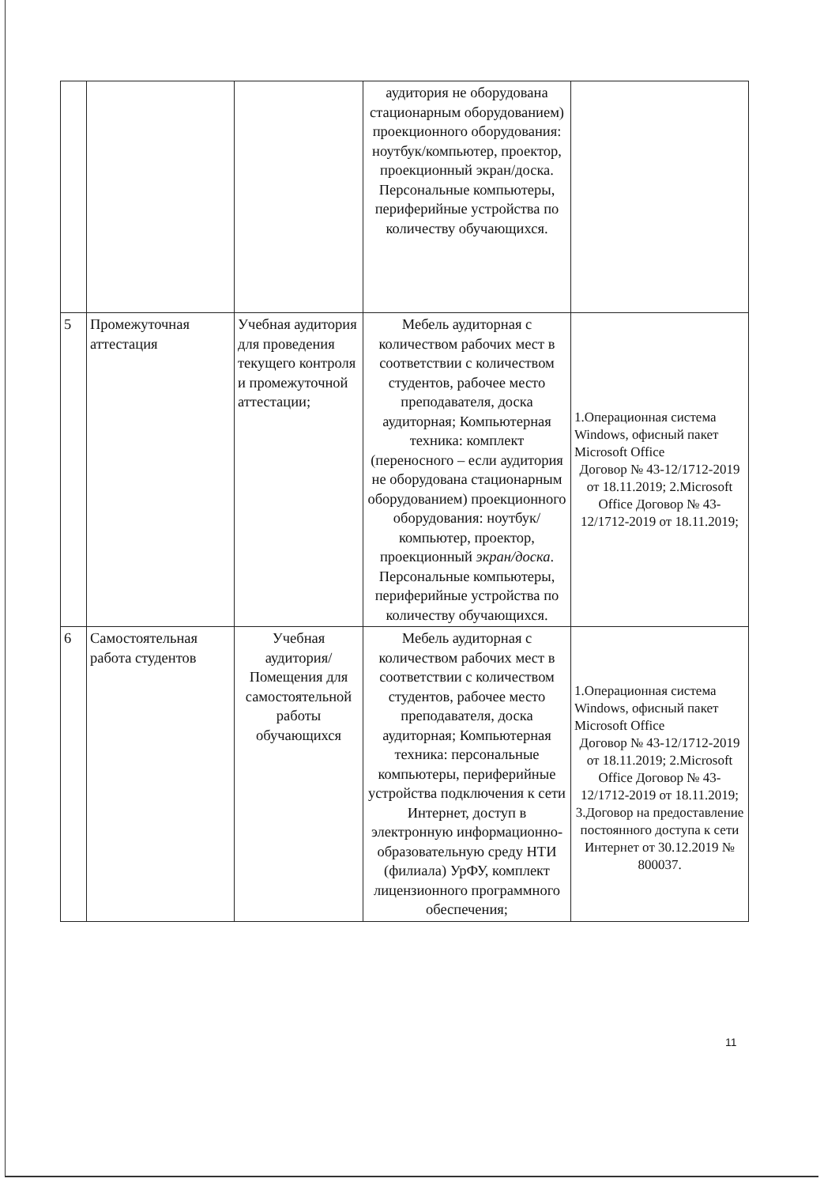| | | | аудитория не оборудована стационарным оборудованием) проекционного оборудования: ноутбук/компьютер, проектор, проекционный экран/доска. Персональные компьютеры, периферийные устройства по количеству обучающихся. | |
| 5 | Промежуточная аттестация | Учебная аудитория для проведения текущего контроля и промежуточной аттестации; | Мебель аудиторная с количеством рабочих мест в соответствии с количеством студентов, рабочее место преподавателя, доска аудиторная; Компьютерная техника: комплект (переносного – если аудитория не оборудована стационарным оборудованием) проекционного оборудования: ноутбук/компьютер, проектор, проекционный экран/доска . Персональные компьютеры, периферийные устройства по количеству обучающихся. | 1.Операционная система Windows, офисный пакет Microsoft Office Договор № 43-12/1712-2019 от 18.11.2019; 2.Microsoft Office Договор № 43-12/1712-2019 от 18.11.2019; |
| 6 | Самостоятельная работа студентов | Учебная аудитория/ Помещения для самостоятельной работы обучающихся | Мебель аудиторная с количеством рабочих мест в соответствии с количеством студентов, рабочее место преподавателя, доска аудиторная; Компьютерная техника: персональные компьютеры, периферийные устройства подключения к сети Интернет, доступ в электронную информационно-образовательную среду НТИ (филиала) УрФУ, комплект лицензионного программного обеспечения; | 1.Операционная система Windows, офисный пакет Microsoft Office Договор № 43-12/1712-2019 от 18.11.2019; 2.Microsoft Office Договор № 43-12/1712-2019 от 18.11.2019; 3.Договор на предоставление постоянного доступа к сети Интернет от 30.12.2019 № 800037. |
11